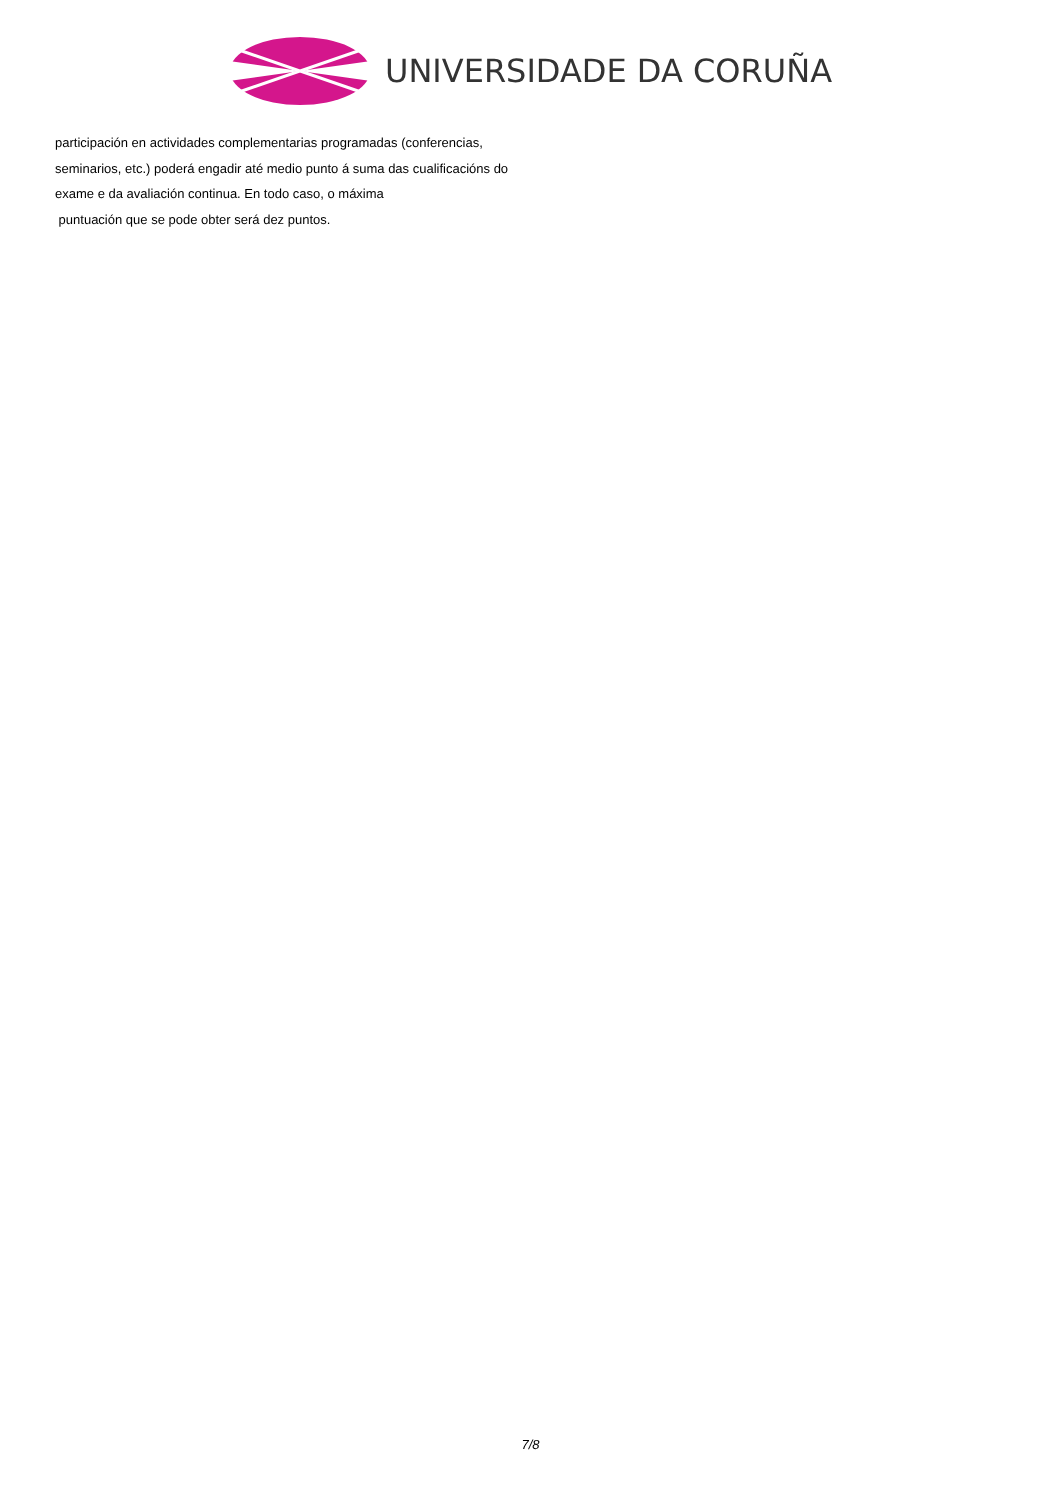UNIVERSIDADE DA CORUÑA
participación en actividades complementarias programadas (conferencias, seminarios, etc.) poderá engadir até medio punto á suma das cualificacións do exame e da avaliación continua. En todo caso, o máxima
puntuación que se pode obter será dez puntos.
7/8